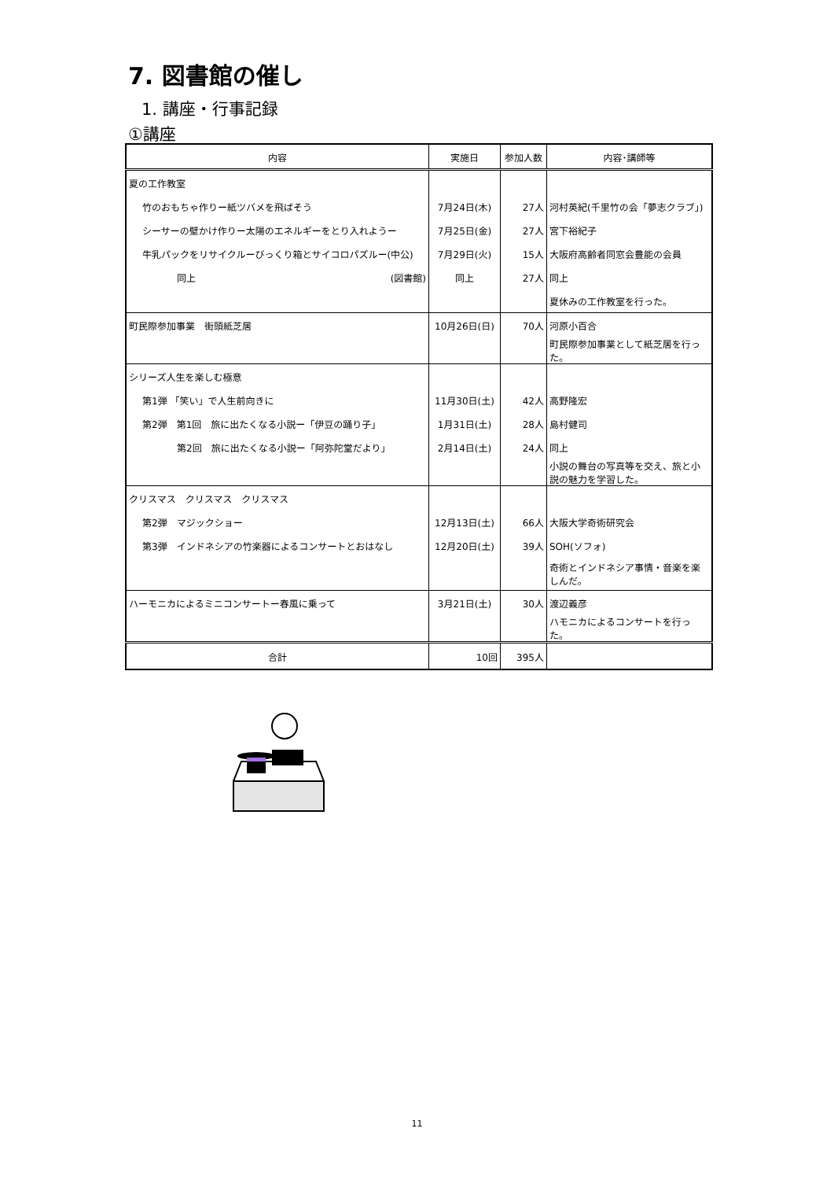7. 図書館の催し
1. 講座・行事記録
①講座
| 内容 | 実施日 | 参加人数 | 内容･講師等 |
| --- | --- | --- | --- |
| 夏の工作教室 | | | |
| 竹のおもちゃ作りー紙ツバメを飛ばそう | 7月24日(木) | 27人 | 河村英紀(千里竹の会「夢志クラブ」) |
| シーサーの壁かけ作りー太陽のエネルギーをとり入れようー | 7月25日(金) | 27人 | 宮下裕紀子 |
| 牛乳パックをリサイクルーびっくり箱とサイコロパズルー(中公) | 7月29日(火) | 15人 | 大阪府高齢者同窓会豊能の会員 |
| 同上 (図書館) | 同上 | 27人 | 同上 |
| | | | 夏休みの工作教室を行った。 |
| 町民際参加事業 街頭紙芝居 | 10月26日(日) | 70人 | 河原小百合 |
| | | | 町民際参加事業として紙芝居を行った。 |
| シリーズ人生を楽しむ極意 | | | |
| 第1弾 「笑い」で人生前向きに | 11月30日(土) | 42人 | 高野隆宏 |
| 第2弾 第1回 旅に出たくなる小説ー「伊豆の踊り子」 | 1月31日(土) | 28人 | 島村健司 |
| 第2回 旅に出たくなる小説ー「阿弥陀堂だより」 | 2月14日(土) | 24人 | 同上 |
| | | | 小説の舞台の写真等を交え、旅と小説の魅力を学習した。 |
| クリスマス クリスマス クリスマス | | | |
| 第2弾 マジックショー | 12月13日(土) | 66人 | 大阪大学奇術研究会 |
| 第3弾 インドネシアの竹楽器によるコンサートとおはなし | 12月20日(土) | 39人 | SOH(ソフォ) |
| | | | 奇術とインドネシア事情・音楽を楽しんだ。 |
| ハーモニカによるミニコンサートー春風に乗って | 3月21日(土) | 30人 | 渡辺義彦 |
| | | | ハモニカによるコンサートを行った。 |
| 合計 | 10回 | 395人 | |
11